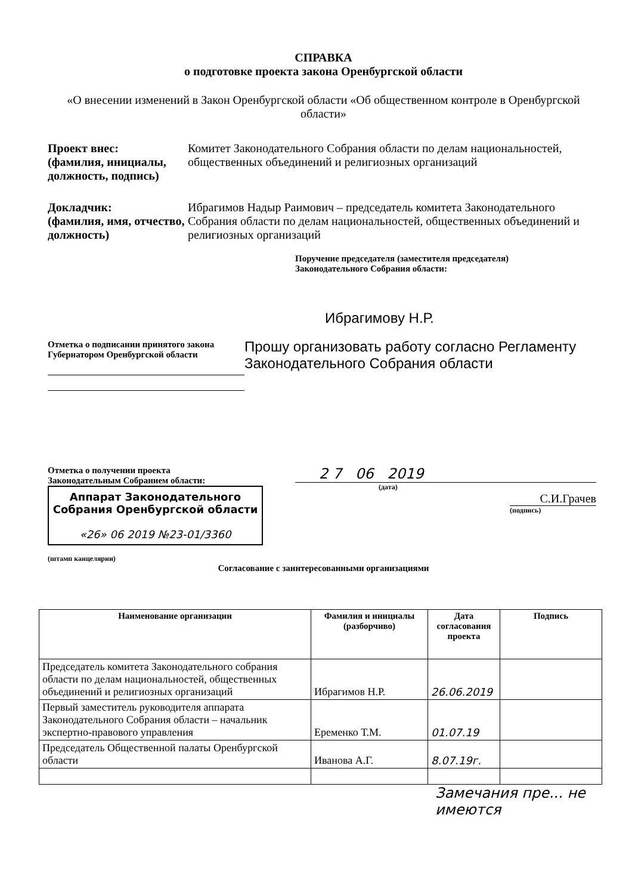СПРАВКА
о подготовке проекта закона Оренбургской области
«О внесении изменений в Закон Оренбургской области «Об общественном контроле в Оренбургской области»
Проект внес:
(фамилия, инициалы, должность, подпись)
Комитет Законодательного Собрания области по делам национальностей, общественных объединений и религиозных организаций
Докладчик:
(фамилия, имя, отчество, должность)
Ибрагимов Надыр Раимович – председатель комитета Законодательного Собрания области по делам национальностей, общественных объединений и религиозных организаций
Поручение председателя (заместителя председателя)
Законодательного Собрания области:
Отметка о подписании принятого закона
Губернатором Оренбургской области
Ибрагимову Н.Р.
Прошу организовать работу согласно Регламенту Законодательного Собрания области
Отметка о получении проекта
Законодательным Собранием области:
Аппарат Законодательного Собрания Оренбургской области
«26» 06 2019 №23-01/3360
(штамп канцелярии)
2 7 06 2019
(дата)
С.И.Грачев
(подпись)
Согласование с заинтересованными организациями
| Наименование организации | Фамилия и инициалы (разборчиво) | Дата согласования проекта | Подпись |
| --- | --- | --- | --- |
| Председатель комитета Законодательного собрания области по делам национальностей, общественных объединений и религиозных организаций | Ибрагимов Н.Р. | 26.06.2019 | |
| Первый заместитель руководителя аппарата Законодательного Собрания области – начальник экспертно-правового управления | Еременко Т.М. | 01.07.19 | |
| Председатель Общественной палаты Оренбургской области | Иванова А.Г. | 8.07.19г. | |
Замечания пре... не имеются